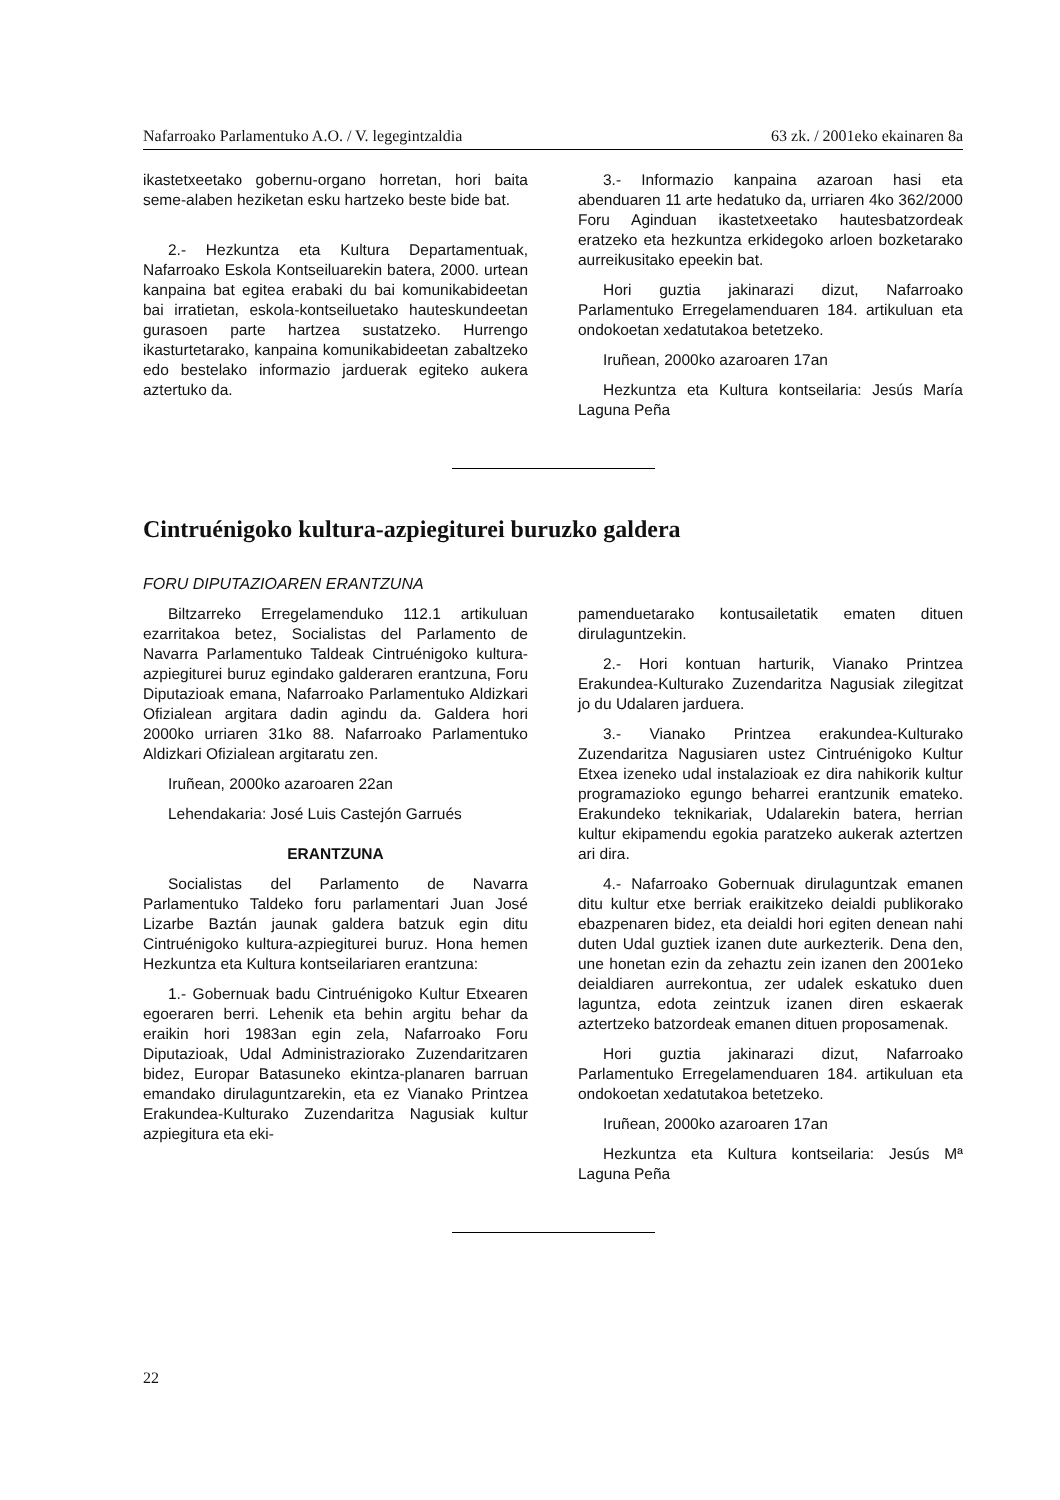Nafarroako Parlamentuko A.O. / V. legegintzaldia 63 zk. / 2001eko ekainaren 8a
ikastetxeetako gobernu-organo horretan, hori baita seme-alaben heziketan esku hartzeko beste bide bat.
2.- Hezkuntza eta Kultura Departamentuak, Nafarroako Eskola Kontseiluarekin batera, 2000. urtean kanpaina bat egitea erabaki du bai komunikabideetan bai irratietan, eskola-kontseiluetako hauteskundeetan gurasoen parte hartzea sustatzeko. Hurrengo ikasturtetarako, kanpaina komunikabideetan zabaltzeko edo bestelako informazio jarduerak egiteko aukera aztertuko da.
3.- Informazio kanpaina azaroan hasi eta abenduaren 11 arte hedatuko da, urriaren 4ko 362/2000 Foru Aginduan ikastetxeetako hautesbatzordeak eratzeko eta hezkuntza erkidegoko arloen bozketarako aurreikusitako epeekin bat.
Hori guztia jakinarazi dizut, Nafarroako Parlamentuko Erregelamenduaren 184. artikuluan eta ondokoetan xedatutakoa betetzeko.
Iruñean, 2000ko azaroaren 17an
Hezkuntza eta Kultura kontseilaria: Jesús María Laguna Peña
Cintruénigoko kultura-azpiegiturei buruzko galdera
FORU DIPUTAZIOAREN ERANTZUNA
Biltzarreko Erregelamenduko 112.1 artikuluan ezarritakoa betez, Socialistas del Parlamento de Navarra Parlamentuko Taldeak Cintruénigoko kultura-azpiegiturei buruz egindako galderaren erantzuna, Foru Diputazioak emana, Nafarroako Parlamentuko Aldizkari Ofizialean argitara dadin agindu da. Galdera hori 2000ko urriaren 31ko 88. Nafarroako Parlamentuko Aldizkari Ofizialean argitaratu zen.
Iruñean, 2000ko azaroaren 22an
Lehendakaria: José Luis Castejón Garrués
ERANTZUNA
Socialistas del Parlamento de Navarra Parlamentuko Taldeko foru parlamentari Juan José Lizarbe Baztán jaunak galdera batzuk egin ditu Cintruénigoko kultura-azpiegiturei buruz. Hona hemen Hezkuntza eta Kultura kontseilariaren erantzuna:
1.- Gobernuak badu Cintruénigoko Kultur Etxearen egoeraren berri. Lehenik eta behin argitu behar da eraikin hori 1983an egin zela, Nafarroako Foru Diputazioak, Udal Administraziorako Zuzendaritzaren bidez, Europar Batasuneko ekintza-planaren barruan emandako dirulaguntzarekin, eta ez Vianako Printzea Erakundea-Kulturako Zuzendaritza Nagusiak kultur azpiegitura eta eki-
pamenduetarako kontusailetatik ematen dituen dirulaguntzekin.
2.- Hori kontuan harturik, Vianako Printzea Erakundea-Kulturako Zuzendaritza Nagusiak zilegitzat jo du Udalaren jarduera.
3.- Vianako Printzea erakundea-Kulturako Zuzendaritza Nagusiaren ustez Cintruénigoko Kultur Etxea izeneko udal instalazioak ez dira nahikorik kultur programazioko egungo beharrei erantzunik emateko. Erakundeko teknikariak, Udalarekin batera, herrian kultur ekipamendu egokia paratzeko aukerak aztertzen ari dira.
4.- Nafarroako Gobernuak dirulaguntzak emanen ditu kultur etxe berriak eraikitzeko deialdi publikorako ebazpenaren bidez, eta deialdi hori egiten denean nahi duten Udal guztiek izanen dute aurkezterik. Dena den, une honetan ezin da zehaztu zein izanen den 2001eko deialdiaren aurrekontua, zer udalek eskatuko duen laguntza, edota zeintzuk izanen diren eskaerak aztertzeko batzordeak emanen dituen proposamenak.
Hori guztia jakinarazi dizut, Nafarroako Parlamentuko Erregelamenduaren 184. artikuluan eta ondokoetan xedatutakoa betetzeko.
Iruñean, 2000ko azaroaren 17an
Hezkuntza eta Kultura kontseilaria: Jesús Mª Laguna Peña
22